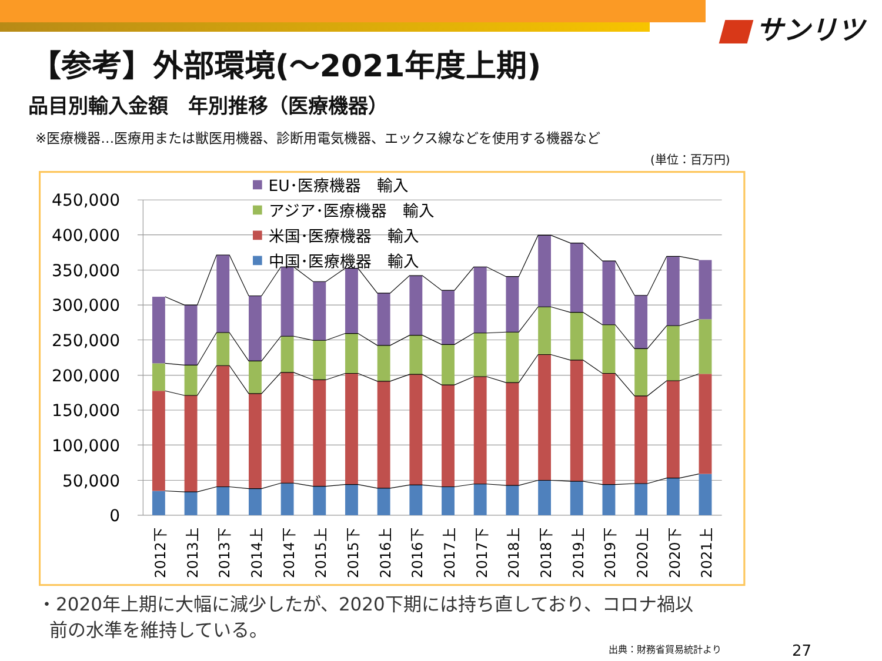サンリツ
【参考】外部環境(～2021年度上期)
品目別輸入金額　年別推移（医療機器）
※医療機器…医療用または獣医用機器、診断用電気機器、エックス線などを使用する機器など
(単位：百万円)
450,000
400,000
350,000
300,000
250,000
200,000
150,000
100,000
50,000
0
EU･医療機器　輸入
アジア･医療機器　輸入
米国･医療機器　輸入
中国･医療機器　輸入
2012下
2013上
2013下
2014上
2014下
2015上
2015下
2016上
2016下
2017上
2017下
2018上
2018下
2019上
2019下
2020上
2020下
2021上
・2020年上期に大幅に減少したが、2020下期には持ち直しており、コロナ禍以
前の水準を維持している。
出典：財務省貿易統計より 27